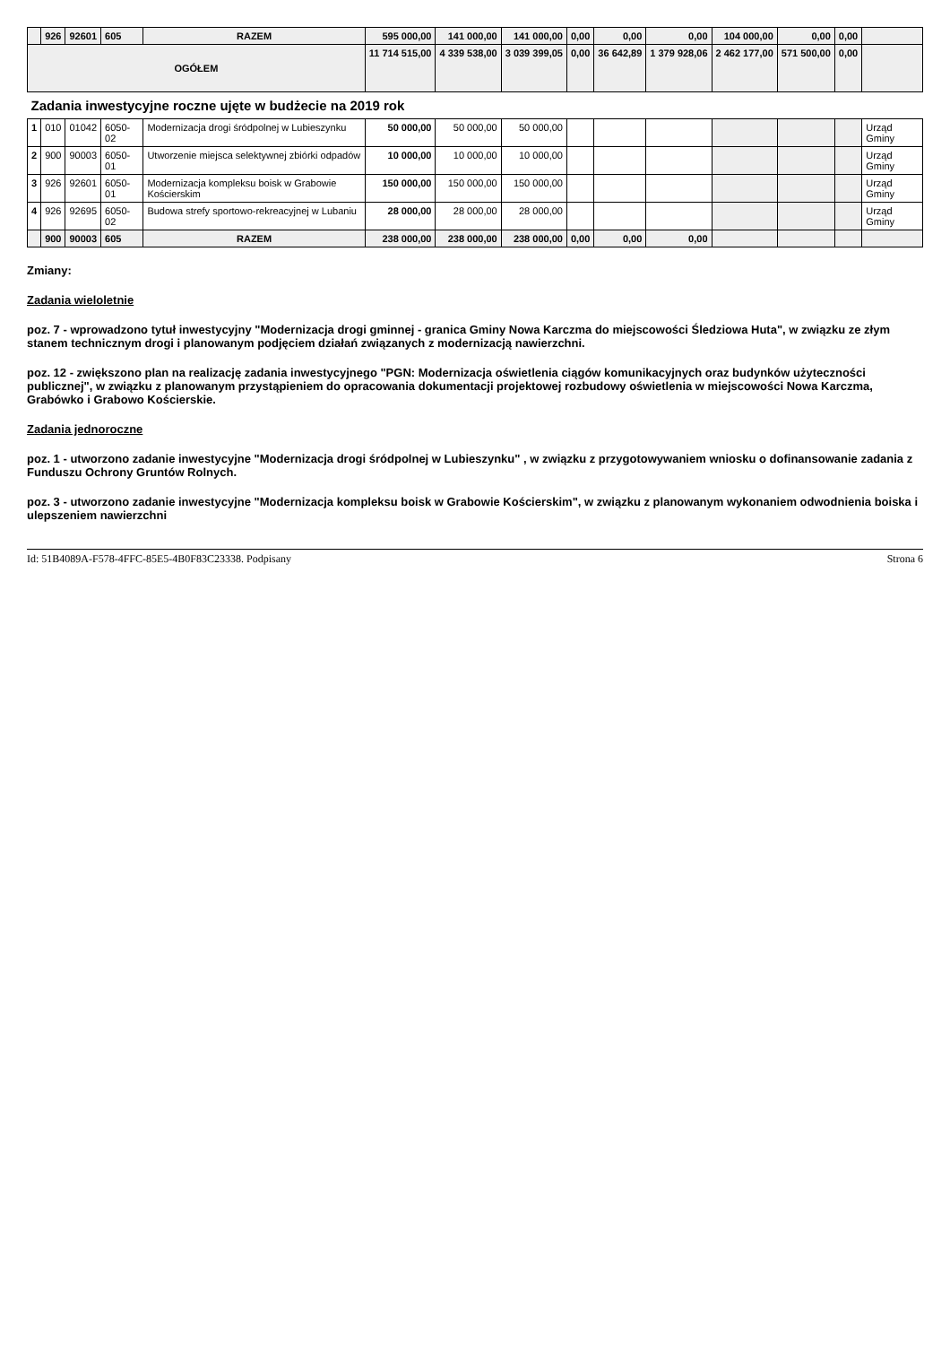| | 926 | 92601 | 605 | RAZEM | 595 000,00 | 141 000,00 | 141 000,00 | 0,00 | 0,00 | 0,00 | 104 000,00 | 0,00 | 0,00 | |
| OGÓŁEM | | | | | 11 714 515,00 | 4 339 538,00 | 3 039 399,05 | 0,00 | 36 642,89 | 1 379 928,06 | 2 462 177,00 | 571 500,00 | 0,00 | |
| Zadania inwestycyjne roczne ujęte w budżecie na 2019 rok | | | | | | | | | | | | | | |
| 1 | 010 | 01042 | 6050-02 | Modernizacja drogi śródpolnej w Lubieszynku | 50 000,00 | 50 000,00 | 50 000,00 | | | | | | | Urząd Gminy |
| 2 | 900 | 90003 | 6050-01 | Utworzenie miejsca selektywnej zbiórki odpadów | 10 000,00 | 10 000,00 | 10 000,00 | | | | | | | Urząd Gminy |
| 3 | 926 | 92601 | 6050-01 | Modernizacja kompleksu boisk w Grabowie Kościerskim | 150 000,00 | 150 000,00 | 150 000,00 | | | | | | | Urząd Gminy |
| 4 | 926 | 92695 | 6050-02 | Budowa strefy sportowo-rekreacyjnej w Lubaniu | 28 000,00 | 28 000,00 | 28 000,00 | | | | | | | Urząd Gminy |
| | 900 | 90003 | 605 | RAZEM | 238 000,00 | 238 000,00 | 238 000,00 | 0,00 | 0,00 | 0,00 | | | | |
Zmiany:
Zadania wieloletnie
poz. 7 - wprowadzono tytuł inwestycyjny "Modernizacja drogi gminnej - granica Gminy Nowa Karczma do miejscowości Śledziowa Huta", w związku ze złym stanem technicznym drogi i planowanym podjęciem działań związanych z modernizacją nawierzchni.
poz. 12 - zwiększono plan na realizację zadania inwestycyjnego "PGN: Modernizacja oświetlenia ciągów komunikacyjnych oraz budynków użyteczności publicznej", w związku z planowanym przystąpieniem do opracowania dokumentacji projektowej rozbudowy oświetlenia w miejscowości Nowa Karczma, Grabówko i Grabowo Kościerskie.
Zadania jednoroczne
poz. 1 - utworzono zadanie inwestycyjne "Modernizacja drogi śródpolnej w Lubieszynku" , w związku z przygotowywaniem wniosku o dofinansowanie zadania z Funduszu Ochrony Gruntów Rolnych.
poz. 3 - utworzono zadanie inwestycyjne "Modernizacja kompleksu boisk w Grabowie Kościerskim", w związku z planowanym wykonaniem odwodnienia boiska i ulepszeniem nawierzchni
Id: 51B4089A-F578-4FFC-85E5-4B0F83C23338. Podpisany Strona 6